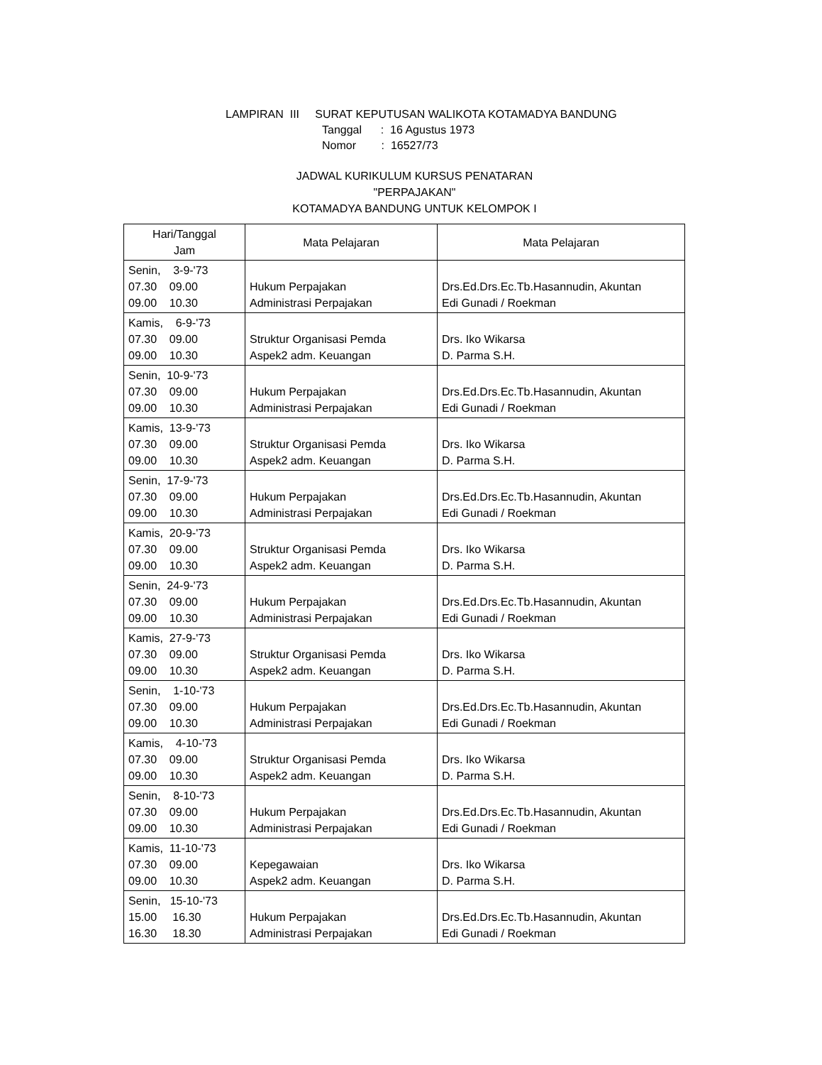LAMPIRAN III SURAT KEPUTUSAN WALIKOTA KOTAMADYA BANDUNG
Tanggal : 16 Agustus 1973
Nomor : 16527/73
JADWAL KURIKULUM KURSUS PENATARAN
"PERPAJAKAN"
KOTAMADYA BANDUNG UNTUK KELOMPOK I
| Hari/Tanggal Jam | Mata Pelajaran | Mata Pelajaran |
| --- | --- | --- |
| Senin, 3-9-'73 07.30 09.00 09.00 10.30 | Hukum Perpajakan Administrasi Perpajakan | Drs.Ed.Drs.Ec.Tb.Hasannudin, Akuntan Edi Gunadi / Roekman |
| Kamis, 6-9-'73 07.30 09.00 09.00 10.30 | Struktur Organisasi Pemda Aspek2 adm. Keuangan | Drs. Iko Wikarsa D. Parma S.H. |
| Senin, 10-9-'73 07.30 09.00 09.00 10.30 | Hukum Perpajakan Administrasi Perpajakan | Drs.Ed.Drs.Ec.Tb.Hasannudin, Akuntan Edi Gunadi / Roekman |
| Kamis, 13-9-'73 07.30 09.00 09.00 10.30 | Struktur Organisasi Pemda Aspek2 adm. Keuangan | Drs. Iko Wikarsa D. Parma S.H. |
| Senin, 17-9-'73 07.30 09.00 09.00 10.30 | Hukum Perpajakan Administrasi Perpajakan | Drs.Ed.Drs.Ec.Tb.Hasannudin, Akuntan Edi Gunadi / Roekman |
| Kamis, 20-9-'73 07.30 09.00 09.00 10.30 | Struktur Organisasi Pemda Aspek2 adm. Keuangan | Drs. Iko Wikarsa D. Parma S.H. |
| Senin, 24-9-'73 07.30 09.00 09.00 10.30 | Hukum Perpajakan Administrasi Perpajakan | Drs.Ed.Drs.Ec.Tb.Hasannudin, Akuntan Edi Gunadi / Roekman |
| Kamis, 27-9-'73 07.30 09.00 09.00 10.30 | Struktur Organisasi Pemda Aspek2 adm. Keuangan | Drs. Iko Wikarsa D. Parma S.H. |
| Senin, 1-10-'73 07.30 09.00 09.00 10.30 | Hukum Perpajakan Administrasi Perpajakan | Drs.Ed.Drs.Ec.Tb.Hasannudin, Akuntan Edi Gunadi / Roekman |
| Kamis, 4-10-'73 07.30 09.00 09.00 10.30 | Struktur Organisasi Pemda Aspek2 adm. Keuangan | Drs. Iko Wikarsa D. Parma S.H. |
| Senin, 8-10-'73 07.30 09.00 09.00 10.30 | Hukum Perpajakan Administrasi Perpajakan | Drs.Ed.Drs.Ec.Tb.Hasannudin, Akuntan Edi Gunadi / Roekman |
| Kamis, 11-10-'73 07.30 09.00 09.00 10.30 | Kepegawaian Aspek2 adm. Keuangan | Drs. Iko Wikarsa D. Parma S.H. |
| Senin, 15-10-'73 15.00 16.30 16.30 18.30 | Hukum Perpajakan Administrasi Perpajakan | Drs.Ed.Drs.Ec.Tb.Hasannudin, Akuntan Edi Gunadi / Roekman |